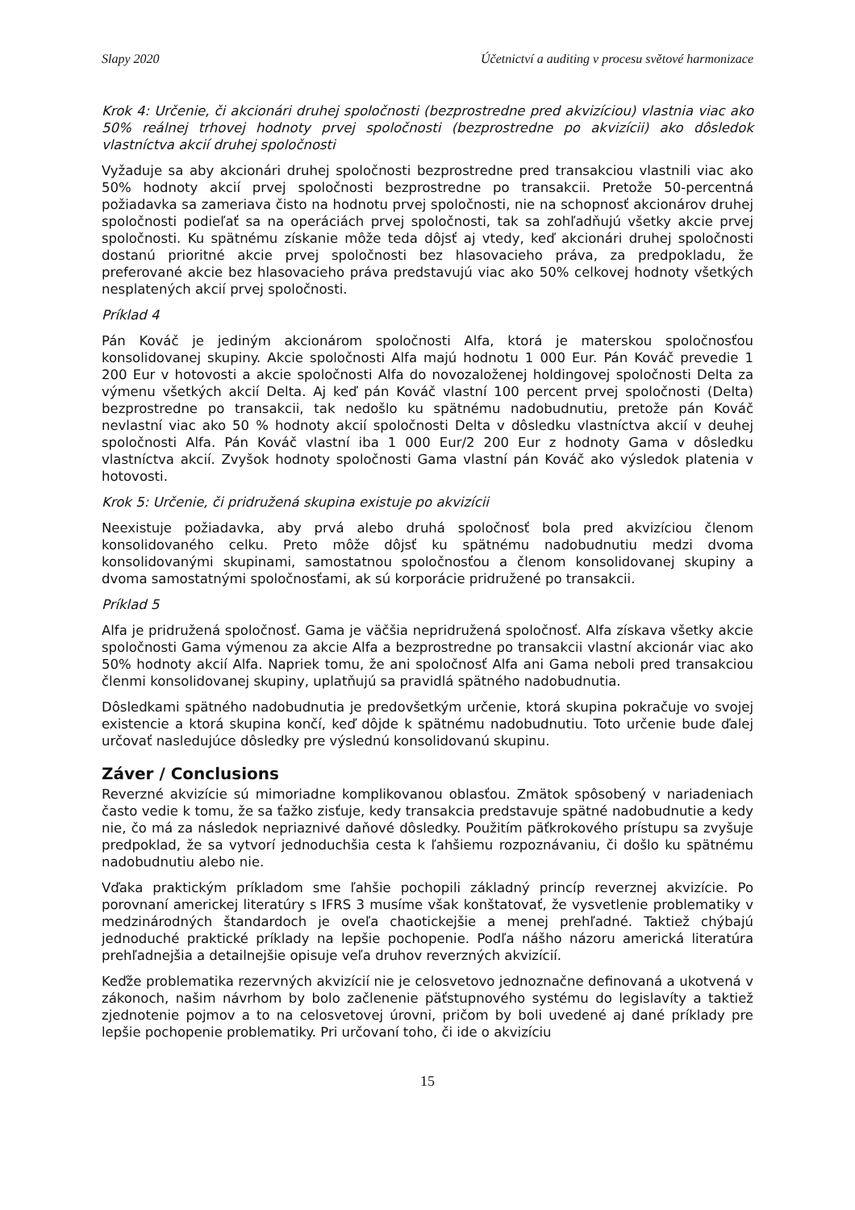Slapy 2020 Účetnictví a auditing v procesu světové harmonizace
Krok 4: Určenie, či akcionári druhej spoločnosti (bezprostredne pred akvizíciou) vlastnia viac ako 50% reálnej trhovej hodnoty prvej spoločnosti (bezprostredne po akvizícii) ako dôsledok vlastníctva akcií druhej spoločnosti
Vyžaduje sa aby akcionári druhej spoločnosti bezprostredne pred transakciou vlastnili viac ako 50% hodnoty akcií prvej spoločnosti bezprostredne po transakcii. Pretože 50-percentná požiadavka sa zameriava čisto na hodnotu prvej spoločnosti, nie na schopnosť akcionárov druhej spoločnosti podieľať sa na operáciách prvej spoločnosti, tak sa zohľadňujú všetky akcie prvej spoločnosti. Ku spätnému získanie môže teda dôjsť aj vtedy, keď akcionári druhej spoločnosti dostanú prioritné akcie prvej spoločnosti bez hlasovacieho práva, za predpokladu, že preferované akcie bez hlasovacieho práva predstavujú viac ako 50% celkovej hodnoty všetkých nesplatených akcií prvej spoločnosti.
Príklad 4
Pán Kováč je jediným akcionárom spoločnosti Alfa, ktorá je materskou spoločnosťou konsolidovanej skupiny. Akcie spoločnosti Alfa majú hodnotu 1 000 Eur. Pán Kováč prevedie 1 200 Eur v hotovosti a akcie spoločnosti Alfa do novozaloženej holdingovej spoločnosti Delta za výmenu všetkých akcií Delta. Aj keď pán Kováč vlastní 100 percent prvej spoločnosti (Delta) bezprostredne po transakcii, tak nedošlo ku spätnému nadobudnutiu, pretože pán Kováč nevlastní viac ako 50 % hodnoty akcií spoločnosti Delta v dôsledku vlastníctva akcií v deuhej spoločnosti Alfa. Pán Kováč vlastní iba 1 000 Eur/2 200 Eur z hodnoty Gama v dôsledku vlastníctva akcií. Zvyšok hodnoty spoločnosti Gama vlastní pán Kováč ako výsledok platenia v hotovosti.
Krok 5: Určenie, či pridružená skupina existuje po akvizícii
Neexistuje požiadavka, aby prvá alebo druhá spoločnosť bola pred akvizíciou členom konsolidovaného celku. Preto môže dôjsť ku spätnému nadobudnutiu medzi dvoma konsolidovanými skupinami, samostatnou spoločnosťou a členom konsolidovanej skupiny a dvoma samostatnými spoločnosťami, ak sú korporácie pridružené po transakcii.
Príklad 5
Alfa je pridružená spoločnosť. Gama je väčšia nepridružená spoločnosť. Alfa získava všetky akcie spoločnosti Gama výmenou za akcie Alfa a bezprostredne po transakcii vlastní akcionár viac ako 50% hodnoty akcií Alfa. Napriek tomu, že ani spoločnosť Alfa ani Gama neboli pred transakciou členmi konsolidovanej skupiny, uplatňujú sa pravidlá spätného nadobudnutia.
Dôsledkami spätného nadobudnutia je predovšetkým určenie, ktorá skupina pokračuje vo svojej existencie a ktorá skupina končí, keď dôjde k spätnému nadobudnutiu. Toto určenie bude ďalej určovať nasledujúce dôsledky pre výslednú konsolidovanú skupinu.
Záver / Conclusions
Reverzné akvizície sú mimoriadne komplikovanou oblasťou. Zmätok spôsobený v nariadeniach často vedie k tomu, že sa ťažko zisťuje, kedy transakcia predstavuje spätné nadobudnutie a kedy nie, čo má za následok nepriaznivé daňové dôsledky. Použitím päťkrokového prístupu sa zvyšuje predpoklad, že sa vytvorí jednoduchšia cesta k ľahšiemu rozpoznávaniu, či došlo ku spätnému nadobudnutiu alebo nie.
Vďaka praktickým príkladom sme ľahšie pochopili základný princíp reverznej akvizície. Po porovnaní americkej literatúry s IFRS 3 musíme však konštatovať, že vysvetlenie problematiky v medzinárodných štandardoch je oveľa chaotickejšie a menej prehľadné. Taktiež chýbajú jednoduché praktické príklady na lepšie pochopenie. Podľa nášho názoru americká literatúra prehľadnejšia a detailnejšie opisuje veľa druhov reverzných akvizícií.
Keďže problematika rezervných akvizícií nie je celosvetovo jednoznačne definovaná a ukotvená v zákonoch, našim návrhom by bolo začlenenie päťstupnového systému do legislavíty a taktiež zjednotenie pojmov a to na celosvetovej úrovni, pričom by boli uvedené aj dané príklady pre lepšie pochopenie problematiky. Pri určovaní toho, či ide o akvizíciu
15